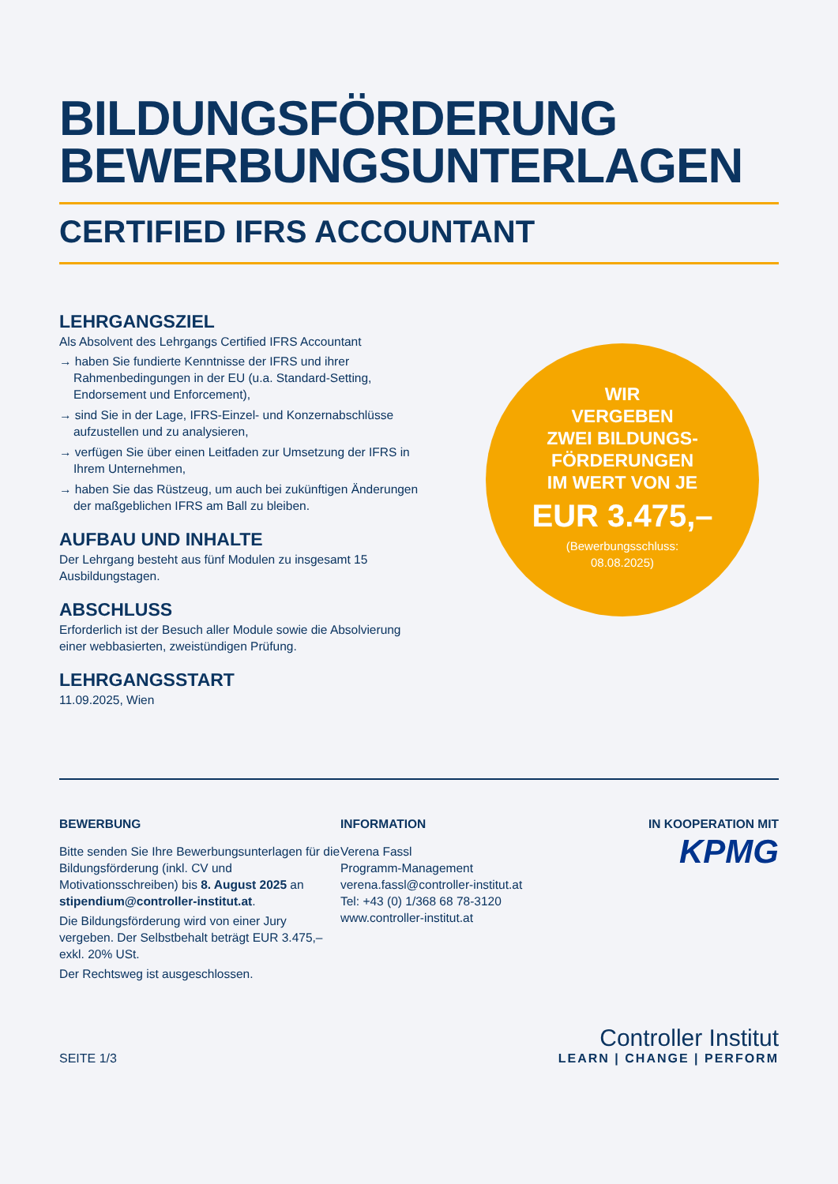BILDUNGSFÖRDERUNG
BEWERBUNGSUNTERLAGEN
CERTIFIED IFRS ACCOUNTANT
LEHRGANGSZIEL
Als Absolvent des Lehrgangs Certified IFRS Accountant
→ haben Sie fundierte Kenntnisse der IFRS und ihrer Rahmenbedingungen in der EU (u.a. Standard-Setting, Endorsement und Enforcement),
→ sind Sie in der Lage, IFRS-Einzel- und Konzernabschlüsse aufzustellen und zu analysieren,
→ verfügen Sie über einen Leitfaden zur Umsetzung der IFRS in Ihrem Unternehmen,
→ haben Sie das Rüstzeug, um auch bei zukünftigen Änderungen der maßgeblichen IFRS am Ball zu bleiben.
AUFBAU UND INHALTE
Der Lehrgang besteht aus fünf Modulen zu insgesamt 15 Ausbildungstagen.
ABSCHLUSS
Erforderlich ist der Besuch aller Module sowie die Absolvierung einer webbasierten, zweistündigen Prüfung.
LEHRGANGSSTART
11.09.2025, Wien
WIR
VERGEBEN
ZWEI BILDUNGS-
FÖRDERUNGEN
IM WERT VON JE
EUR 3.475,–
(Bewerbungsschluss:
08.08.2025)
BEWERBUNG
Bitte senden Sie Ihre Bewerbungsunterlagen für die Bildungsförderung (inkl. CV und Motivationsschreiben) bis 8. August 2025 an stipendium@controller-institut.at.
Die Bildungsförderung wird von einer Jury vergeben. Der Selbstbehalt beträgt EUR 3.475,– exkl. 20% USt.
Der Rechtsweg ist ausgeschlossen.
INFORMATION
Verena Fassl
Programm-Management
verena.fassl@controller-institut.at
Tel: +43 (0) 1/368 68 78-3120
www.controller-institut.at
IN KOOPERATION MIT
KPMG
SEITE 1/3
Controller Institut
LEARN | CHANGE | PERFORM